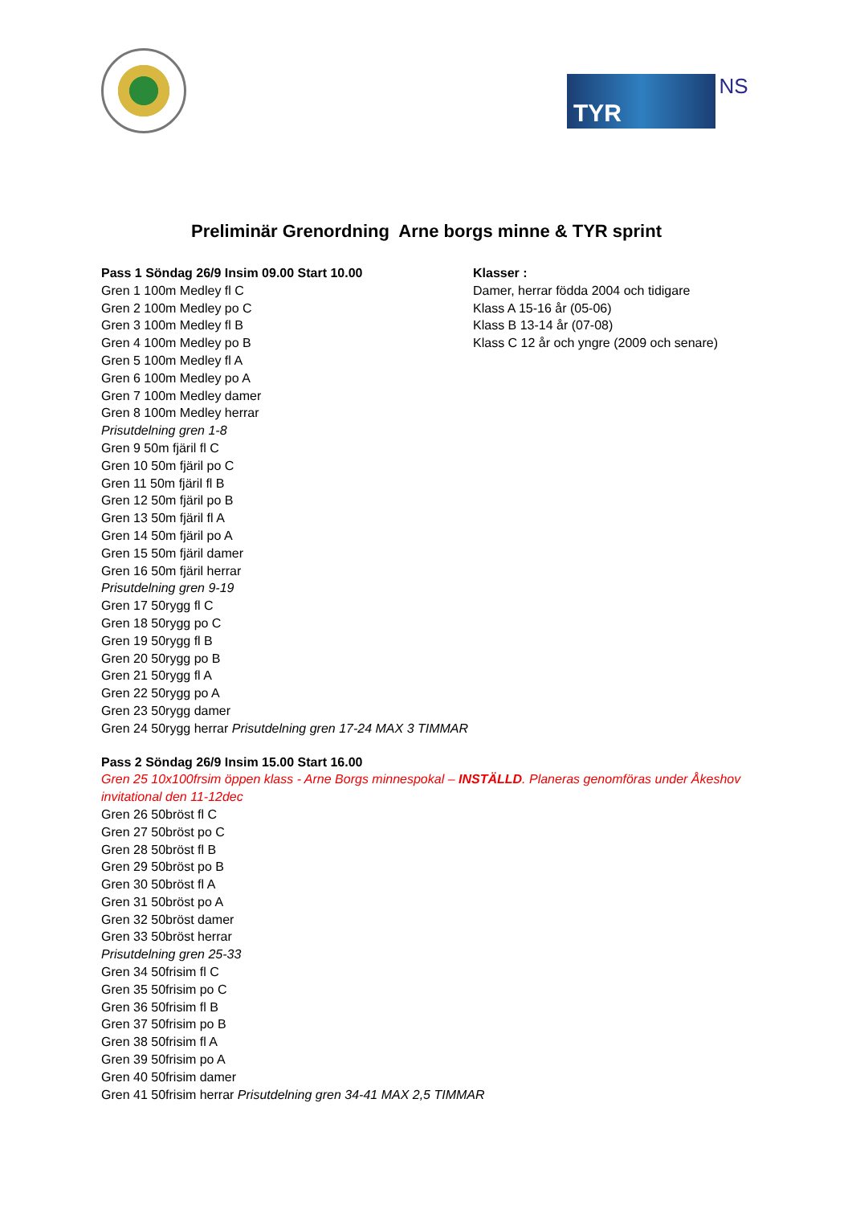TYR
NS
Preliminär Grenordning Arne borgs minne & TYR sprint
Pass 1 Söndag 26/9 Insim 09.00 Start 10.00
Gren 1 100m Medley fl C
Gren 2 100m Medley po C
Gren 3 100m Medley fl B
Gren 4 100m Medley po B
Gren 5 100m Medley fl A
Gren 6 100m Medley po A
Gren 7 100m Medley damer
Gren 8 100m Medley herrar
Prisutdelning gren 1-8
Gren 9 50m fjäril fl C
Gren 10 50m fjäril po C
Gren 11 50m fjäril fl B
Gren 12 50m fjäril po B
Gren 13 50m fjäril fl A
Gren 14 50m fjäril po A
Gren 15 50m fjäril damer
Gren 16 50m fjäril herrar
Prisutdelning gren 9-19
Gren 17 50rygg fl C
Gren 18 50rygg po C
Gren 19 50rygg fl B
Gren 20 50rygg po B
Gren 21 50rygg fl A
Gren 22 50rygg po A
Gren 23 50rygg damer
Klasser :
Damer, herrar födda 2004 och tidigare
Klass A 15-16 år (05-06)
Klass B 13-14 år (07-08)
Klass C 12 år och yngre (2009 och senare)
Gren 24 50rygg herrar Prisutdelning gren 17-24 MAX 3 TIMMAR
Pass 2 Söndag 26/9 Insim 15.00 Start 16.00
Gren 25 10x100frsim öppen klass - Arne Borgs minnespokal – INSTÄLLD. Planeras genomföras under Åkeshov invitational den 11-12dec
Gren 26 50bröst fl C
Gren 27 50bröst po C
Gren 28 50bröst fl B
Gren 29 50bröst po B
Gren 30 50bröst fl A
Gren 31 50bröst po A
Gren 32 50bröst damer
Gren 33 50bröst herrar
Prisutdelning gren 25-33
Gren 34 50frisim fl C
Gren 35 50frisim po C
Gren 36 50frisim fl B
Gren 37 50frisim po B
Gren 38 50frisim fl A
Gren 39 50frisim po A
Gren 40 50frisim damer
Gren 41 50frisim herrar Prisutdelning gren 34-41 MAX 2,5 TIMMAR